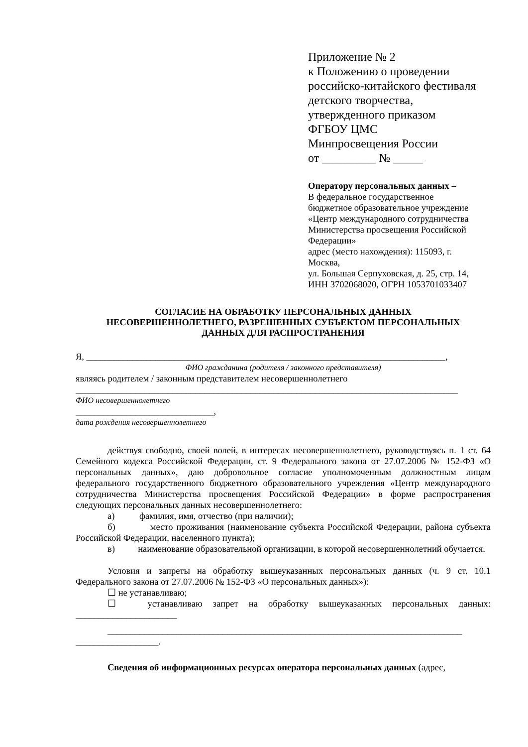Приложение № 2
к Положению о проведении
российско-китайского фестиваля
детского творчества,
утвержденного приказом
ФГБОУ ЦМС
Минпросвещения России
от _________ № _____
Оператору персональных данных –
В федеральное государственное
бюджетное образовательное учреждение
«Центр международного сотрудничества
Министерства просвещения Российской
Федерации»
адрес (место нахождения): 115093, г.
Москва,
ул. Большая Серпуховская, д. 25, стр. 14,
ИНН 3702068020, ОГРН 1053701033407
СОГЛАСИЕ НА ОБРАБОТКУ ПЕРСОНАЛЬНЫХ ДАННЫХ
НЕСОВЕРШЕННОЛЕТНЕГО, РАЗРЕШЕННЫХ СУБЪЕКТОМ ПЕРСОНАЛЬНЫХ
ДАННЫХ ДЛЯ РАСПРОСТРАНЕНИЯ
Я, ______________________________________________________________________________,
ФИО гражданина (родителя / законного представителя)
являясь родителем / законным представителем несовершеннолетнего
___________________________________________________________________________________
ФИО несовершеннолетнего
______________________________,
дата рождения несовершеннолетнего
действуя свободно, своей волей, в интересах несовершеннолетнего, руководствуясь п. 1 ст. 64 Семейного кодекса Российской Федерации, ст. 9 Федерального закона от 27.07.2006 № 152-ФЗ «О персональных данных», даю добровольное согласие уполномоченным должностным лицам федерального государственного бюджетного образовательного учреждения «Центр международного сотрудничества Министерства просвещения Российской Федерации» в форме распространения следующих персональных данных несовершеннолетнего:
а) фамилия, имя, отчество (при наличии);
б) место проживания (наименование субъекта Российской Федерации, района субъекта Российской Федерации, населенного пункта);
в) наименование образовательной организации, в которой несовершеннолетний обучается.
Условия и запреты на обработку вышеуказанных персональных данных (ч. 9 ст. 10.1 Федерального закона от 27.07.2006 № 152-ФЗ «О персональных данных»):
☐ не устанавливаю;
☐ устанавливаю запрет на обработку вышеуказанных персональных данных: ______________________
_____________________________________________________________________________
__________________.
Сведения об информационных ресурсах оператора персональных данных (адрес,